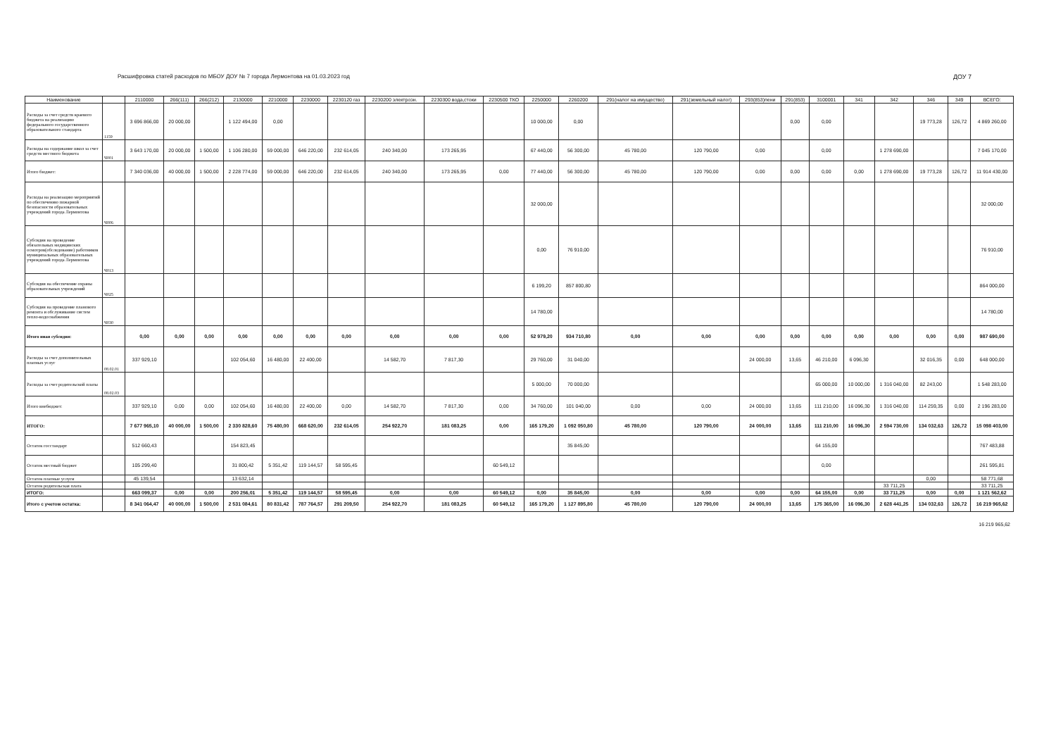Расшифровка статей расходов по МБОУ ДОУ № 7 города Лермонтова на 01.03.2023 год ДОУ 7
| Наименование | | 2110000 | 266(111) | 266(212) | 2130000 | 2210000 | 2230000 | 2230120 газ | 2230200 электроэн. | 2230300 вода,стоки | 2230500 ТКО | 2250000 | 2260200 | 291(налог на имущество) | 291(земельный налог) | 293(853)пени | 291(853) | 3100001 | 341 | 342 | 346 | 349 | ВСЕГО: |
| --- | --- | --- | --- | --- | --- | --- | --- | --- | --- | --- | --- | --- | --- | --- | --- | --- | --- | --- | --- | --- | --- | --- | --- |
| Расходы за счет средств краевого бюджета на реализацию федерального государственного образовательного стандарта | 1159 | 3 696 866,00 | 20 000,00 | | 1 122 494,00 | 0,00 | | | | | | 10 000,00 | 0,00 | | | | 0,00 | 0,00 | | | 19 773,28 | 126,72 | 4 869 260,00 |
| Расходы на содержание школ за счет средств местного бюджета | Ч001 | 3 643 170,00 | 20 000,00 | 1 500,00 | 1 106 280,00 | 59 000,00 | 646 220,00 | 232 614,05 | 240 340,00 | 173 265,95 | | 67 440,00 | 56 300,00 | 45 780,00 | 120 790,00 | 0,00 | | 0,00 | | 1 278 690,00 | | | 7 045 170,00 |
| Итого бюджет: | | 7 340 036,00 | 40 000,00 | 1 500,00 | 2 228 774,00 | 59 000,00 | 646 220,00 | 232 614,05 | 240 340,00 | 173 265,95 | 0,00 | 77 440,00 | 56 300,00 | 45 780,00 | 120 790,00 | 0,00 | 0,00 | 0,00 | 0,00 | 1 278 690,00 | 19 773,28 | 126,72 | 11 914 430,00 |
| Расходы на реализацию мероприятий по обеспечению пожарной безопасности образовательных учреждений города Лермонтова | Ч006 | | | | | | | | | | | 32 000,00 | | | | | | | | | | | 32 000,00 |
| Субсидия на проведение обязательных медицинских осмотров(обследование) работников муниципальных образовательных учреждений города Лермонтова | Ч013 | | | | | | | | | | | 0,00 | 76 910,00 | | | | | | | | | | 76 910,00 |
| Субсидия на обеспечение охраны образовательных учреждений | Ч025 | | | | | | | | | | | 6 199,20 | 857 800,80 | | | | | | | | | | 864 000,00 |
| Субсидия на проведение планового ремонта и обслуживание систем тепло-водоснабжения | Ч030 | | | | | | | | | | | 14 780,00 | | | | | | | | | | | 14 780,00 |
| Итого иная субсидия: | | 0,00 | 0,00 | 0,00 | 0,00 | 0,00 | 0,00 | 0,00 | 0,00 | 0,00 | 0,00 | 52 979,20 | 934 710,80 | 0,00 | 0,00 | 0,00 | 0,00 | 0,00 | 0,00 | 0,00 | 0,00 | 0,00 | 987 690,00 |
| Расходы за счет дополнительных платных услуг | 08.02.01 | 337 929,10 | | | 102 054,60 | 16 480,00 | 22 400,00 | | 14 582,70 | 7 817,30 | | 29 760,00 | 31 040,00 | | | 24 000,00 | 13,65 | 46 210,00 | 6 096,30 | | 32 016,35 | 0,00 | 648 000,00 |
| Расходы за счет родительской платы | 08.02.03 | | | | | | | | | | | 5 000,00 | 70 000,00 | | | | | 65 000,00 | 10 000,00 | 1 316 040,00 | 82 243,00 | | 1 548 283,00 |
| Итого внебюджет: | | 337 929,10 | 0,00 | 0,00 | 102 054,60 | 16 480,00 | 22 400,00 | 0,00 | 14 582,70 | 7 817,30 | 0,00 | 34 760,00 | 101 040,00 | 0,00 | 0,00 | 24 000,00 | 13,65 | 111 210,00 | 16 096,30 | 1 316 040,00 | 114 259,35 | 0,00 | 2 196 283,00 |
| ИТОГО: | | 7 677 965,10 | 40 000,00 | 1 500,00 | 2 330 828,60 | 75 480,00 | 668 620,00 | 232 614,05 | 254 922,70 | 181 083,25 | 0,00 | 165 179,20 | 1 092 050,80 | 45 780,00 | 120 790,00 | 24 000,00 | 13,65 | 111 210,00 | 16 096,30 | 2 594 730,00 | 134 032,63 | 126,72 | 15 098 403,00 |
| Остаток госстандарт | | 512 660,43 | | | 154 823,45 | | | | | | | | 35 845,00 | | | | | 64 155,00 | | | | | 767 483,88 |
| Остаток местный бюджет | | 105 299,40 | | | 31 800,42 | 5 351,42 | 119 144,57 | 58 595,45 | | | 60 549,12 | | | | | | | 0,00 | | | | | 261 595,81 |
| Остаток платные услуги | | 45 139,54 | | | 13 632,14 | | | | | | | | | | | | | | | | 0,00 | | 58 771,68 |
| Остаток родительская плата | | | | | | | | | | | | | | | | | | | | 33 711,25 | | | 33 711,25 |
| ИТОГО: | | 663 099,37 | 0,00 | 0,00 | 200 256,01 | 5 351,42 | 119 144,57 | 58 595,45 | 0,00 | 0,00 | 60 549,12 | 0,00 | 35 845,00 | 0,00 | 0,00 | 0,00 | 0,00 | 64 155,00 | 0,00 | 33 711,25 | 0,00 | 0,00 | 1 121 562,62 |
| Итого с учетом остатка: | | 8 341 064,47 | 40 000,00 | 1 500,00 | 2 531 084,61 | 80 831,42 | 787 764,57 | 291 209,50 | 254 922,70 | 181 083,25 | 60 549,12 | 165 179,20 | 1 127 895,80 | 45 780,00 | 120 790,00 | 24 000,00 | 13,65 | 175 365,00 | 16 096,30 | 2 628 441,25 | 134 032,63 | 126,72 | 16 219 965,62 |
16 219 965,62